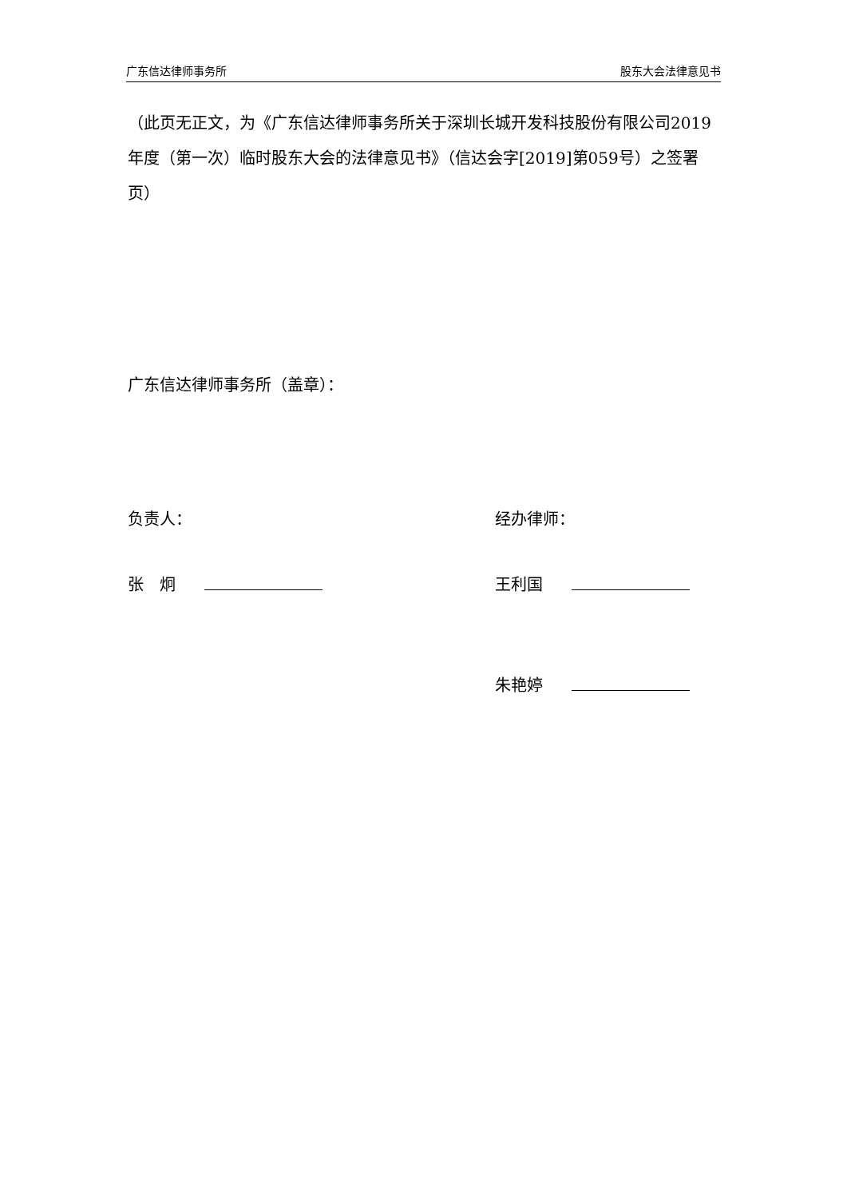广东信达律师事务所 股东大会法律意见书
（此页无正文，为《广东信达律师事务所关于深圳长城开发科技股份有限公司2019年度（第一次）临时股东大会的法律意见书》（信达会字[2019]第059号）之签署页）
广东信达律师事务所（盖章）：
负责人： 经办律师：
张　炯 王利国
朱艳婷